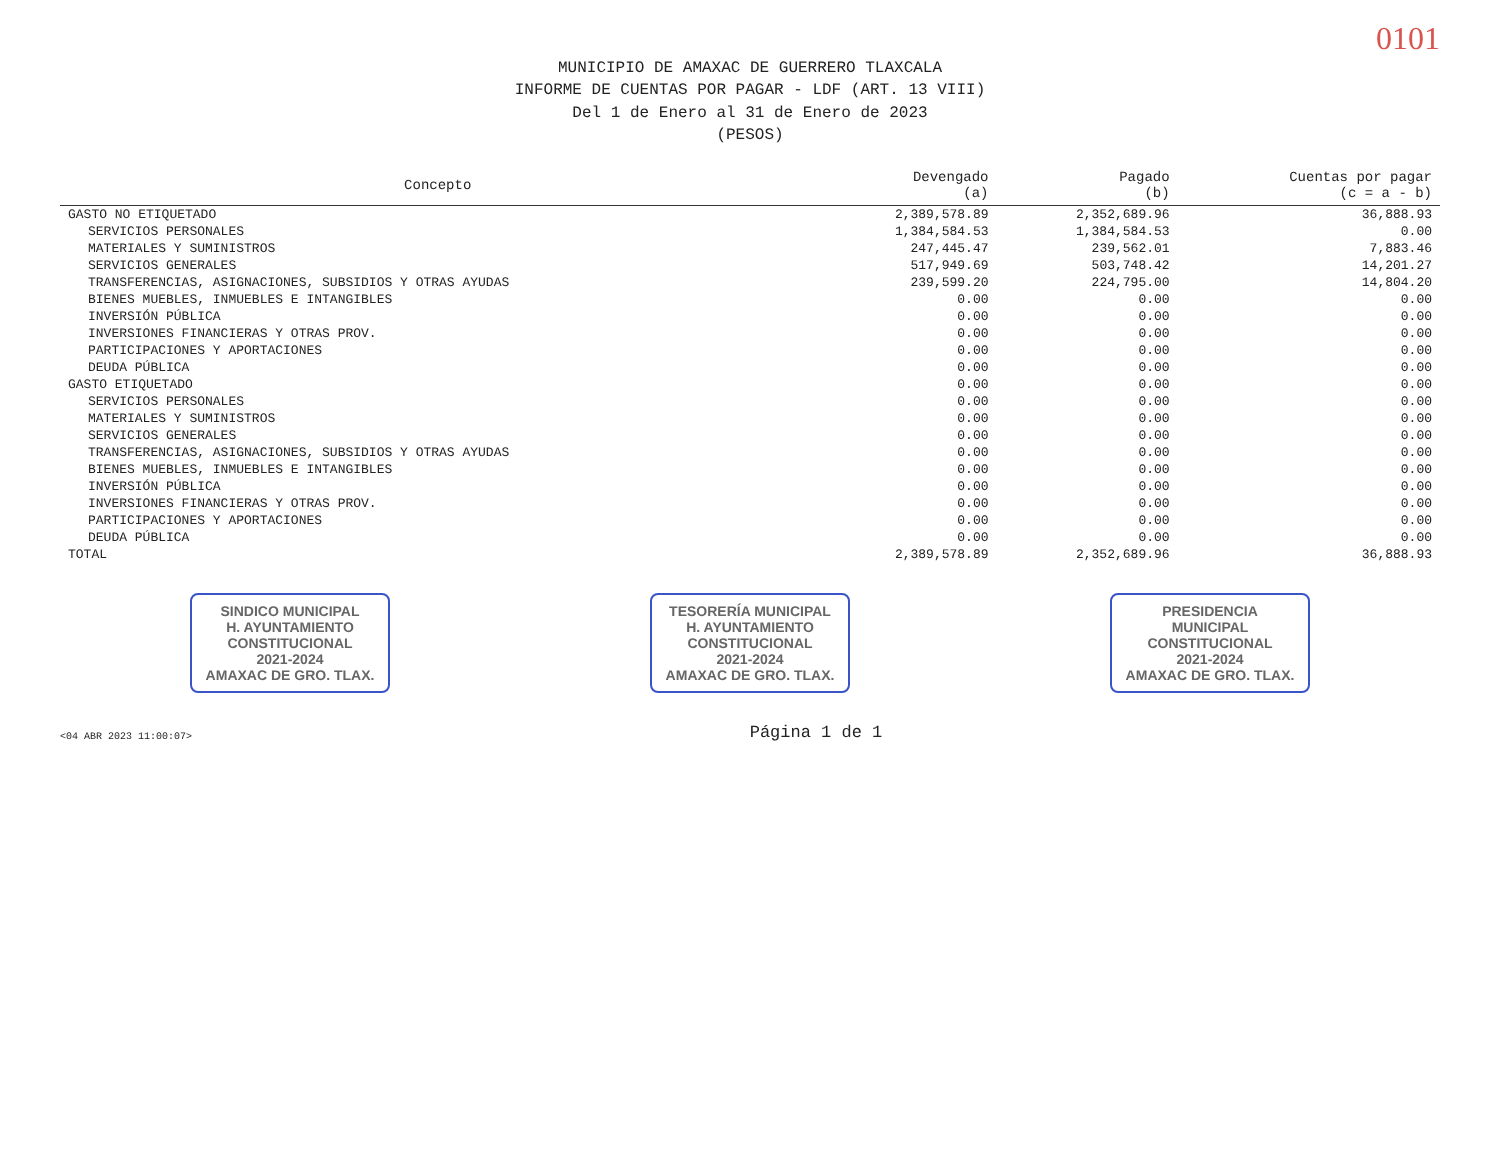0101
MUNICIPIO DE AMAXAC DE GUERRERO TLAXCALA
INFORME DE CUENTAS POR PAGAR - LDF (ART. 13 VIII)
Del 1 de Enero al 31 de Enero de 2023
(PESOS)
| Concepto | Devengado (a) | Pagado (b) | Cuentas por pagar (c = a - b) |
| --- | --- | --- | --- |
| GASTO NO ETIQUETADO | 2,389,578.89 | 2,352,689.96 | 36,888.93 |
| SERVICIOS PERSONALES | 1,384,584.53 | 1,384,584.53 | 0.00 |
| MATERIALES Y SUMINISTROS | 247,445.47 | 239,562.01 | 7,883.46 |
| SERVICIOS GENERALES | 517,949.69 | 503,748.42 | 14,201.27 |
| TRANSFERENCIAS, ASIGNACIONES, SUBSIDIOS Y OTRAS AYUDAS | 239,599.20 | 224,795.00 | 14,804.20 |
| BIENES MUEBLES, INMUEBLES E INTANGIBLES | 0.00 | 0.00 | 0.00 |
| INVERSIÓN PÚBLICA | 0.00 | 0.00 | 0.00 |
| INVERSIONES FINANCIERAS Y OTRAS PROV. | 0.00 | 0.00 | 0.00 |
| PARTICIPACIONES Y APORTACIONES | 0.00 | 0.00 | 0.00 |
| DEUDA PÚBLICA | 0.00 | 0.00 | 0.00 |
| GASTO ETIQUETADO | 0.00 | 0.00 | 0.00 |
| SERVICIOS PERSONALES | 0.00 | 0.00 | 0.00 |
| MATERIALES Y SUMINISTROS | 0.00 | 0.00 | 0.00 |
| SERVICIOS GENERALES | 0.00 | 0.00 | 0.00 |
| TRANSFERENCIAS, ASIGNACIONES, SUBSIDIOS Y OTRAS AYUDAS | 0.00 | 0.00 | 0.00 |
| BIENES MUEBLES, INMUEBLES E INTANGIBLES | 0.00 | 0.00 | 0.00 |
| INVERSIÓN PÚBLICA | 0.00 | 0.00 | 0.00 |
| INVERSIONES FINANCIERAS Y OTRAS PROV. | 0.00 | 0.00 | 0.00 |
| PARTICIPACIONES Y APORTACIONES | 0.00 | 0.00 | 0.00 |
| DEUDA PÚBLICA | 0.00 | 0.00 | 0.00 |
| TOTAL | 2,389,578.89 | 2,352,689.96 | 36,888.93 |
SINDICO MUNICIPAL
H. AYUNTAMIENTO
CONSTITUCIONAL
2021-2024
AMAXAC DE GRO. TLAX.
TESORERÍA MUNICIPAL
H. AYUNTAMIENTO
CONSTITUCIONAL
2021-2024
AMAXAC DE GRO. TLAX.
PRESIDENCIA
MUNICIPAL
CONSTITUCIONAL
2021-2024
AMAXAC DE GRO. TLAX.
<04 ABR 2023 11:00:07> Página 1 de 1